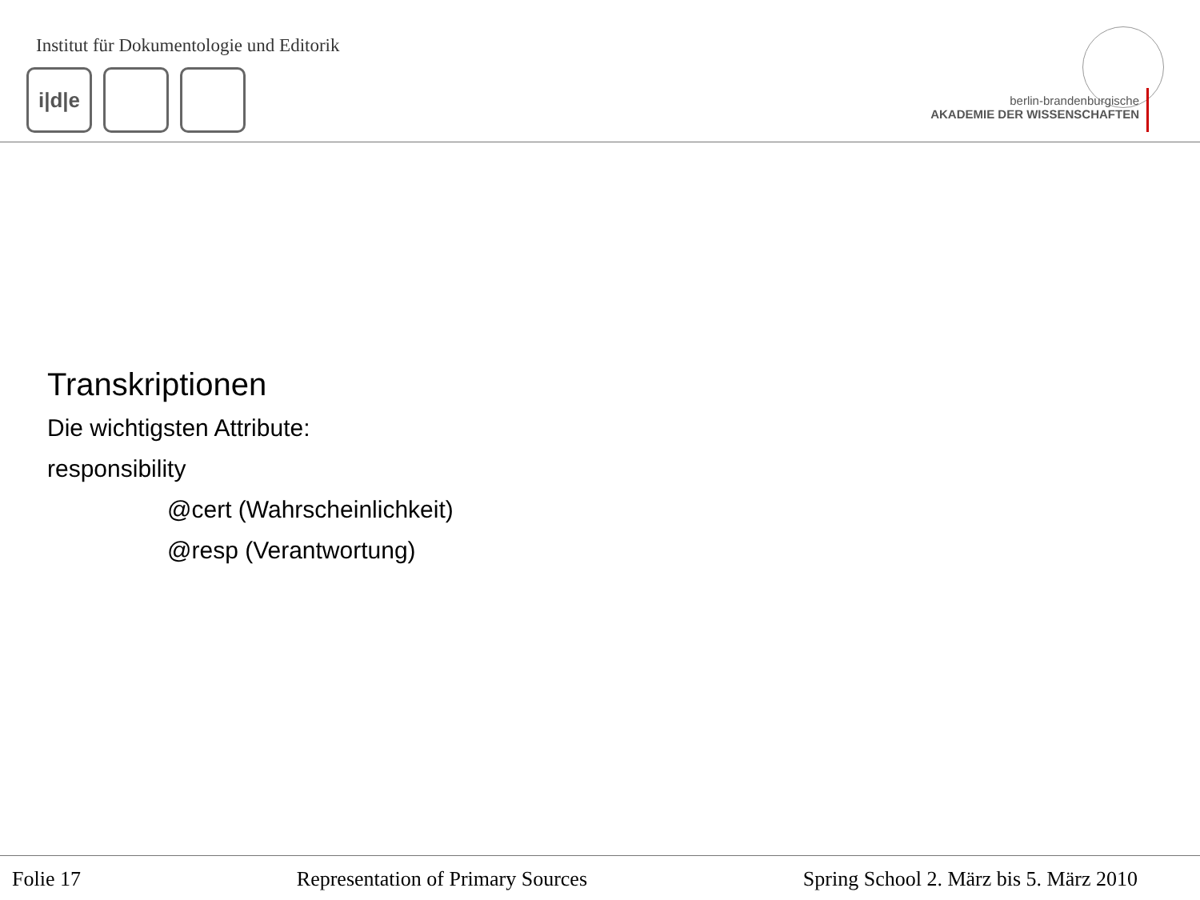Institut für Dokumentologie und Editorik
i|d|e
berlin-brandenburgische
AKADEMIE DER WISSENSCHAFTEN
Transkriptionen
Die wichtigsten Attribute:
responsibility
@cert (Wahrscheinlichkeit)
@resp (Verantwortung)
Folie 17 Representation of Primary Sources Spring School 2. März bis 5. März 2010